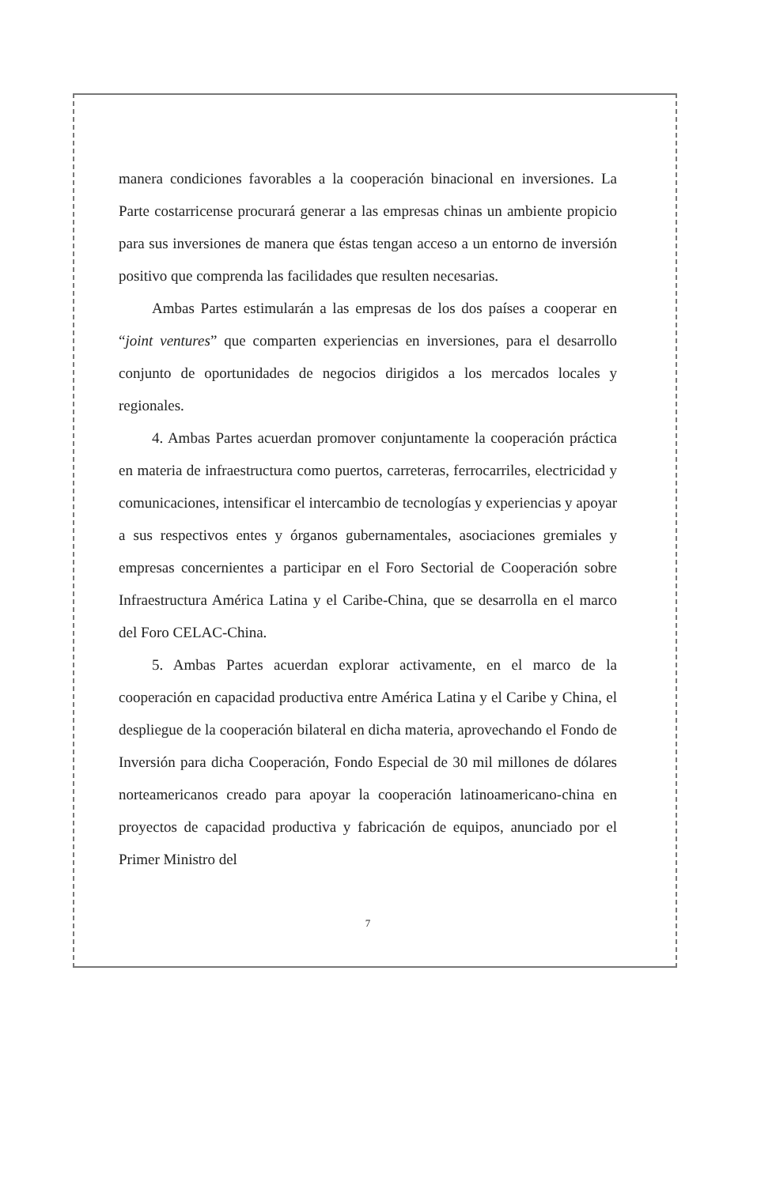manera condiciones favorables a la cooperación binacional en inversiones. La Parte costarricense procurará generar a las empresas chinas un ambiente propicio para sus inversiones de manera que éstas tengan acceso a un entorno de inversión positivo que comprenda las facilidades que resulten necesarias.
Ambas Partes estimularán a las empresas de los dos países a cooperar en “joint ventures” que comparten experiencias en inversiones, para el desarrollo conjunto de oportunidades de negocios dirigidos a los mercados locales y regionales.
4. Ambas Partes acuerdan promover conjuntamente la cooperación práctica en materia de infraestructura como puertos, carreteras, ferrocarriles, electricidad y comunicaciones, intensificar el intercambio de tecnologías y experiencias y apoyar a sus respectivos entes y órganos gubernamentales, asociaciones gremiales y empresas concernientes a participar en el Foro Sectorial de Cooperación sobre Infraestructura América Latina y el Caribe-China, que se desarrolla en el marco del Foro CELAC-China.
5. Ambas Partes acuerdan explorar activamente, en el marco de la cooperación en capacidad productiva entre América Latina y el Caribe y China, el despliegue de la cooperación bilateral en dicha materia, aprovechando el Fondo de Inversión para dicha Cooperación, Fondo Especial de 30 mil millones de dólares norteamericanos creado para apoyar la cooperación latinoamericano-china en proyectos de capacidad productiva y fabricación de equipos, anunciado por el Primer Ministro del
7